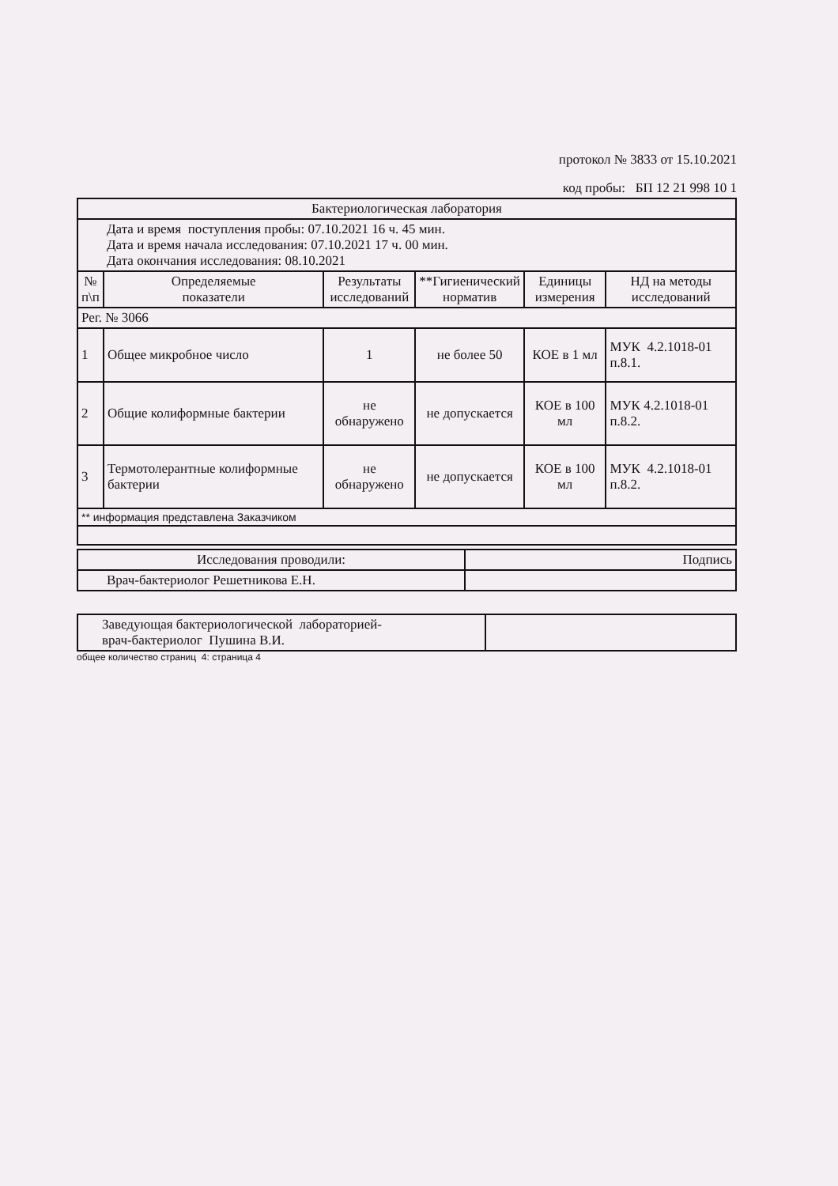протокол № 3833 от 15.10.2021
код пробы: БП 12 21 998 10 1
| Бактериологическая лаборатория | | | | | |
| Дата и время поступления пробы: 07.10.2021 16 ч. 45 мин. Дата и время начала исследования: 07.10.2021 17 ч. 00 мин. Дата окончания исследования: 08.10.2021 | | | | | |
| № п\п | Определяемые показатели | Результаты исследований | **Гигиенический норматив | Единицы измерения | НД на методы исследований |
| Рег. № 3066 | | | | | |
| 1 | Общее микробное число | 1 | не более 50 | КОЕ в 1 мл | МУК 4.2.1018-01 п.8.1. |
| 2 | Общие колиформные бактерии | не обнаружено | не допускается | КОЕ в 100 мл | МУК 4.2.1018-01 п.8.2. |
| 3 | Термотолерантные колиформные бактерии | не обнаружено | не допускается | КОЕ в 100 мл | МУК 4.2.1018-01 п.8.2. |
| ** информация представлена Заказчиком | | | | | |
| Исследования проводили: | Подпись |
| Врач-бактериолог Решетникова Е.Н. | |
| Заведующая бактериологической лабораторией- врач-бактериолог Пушина В.И. | |
общее количество страниц 4: страница 4